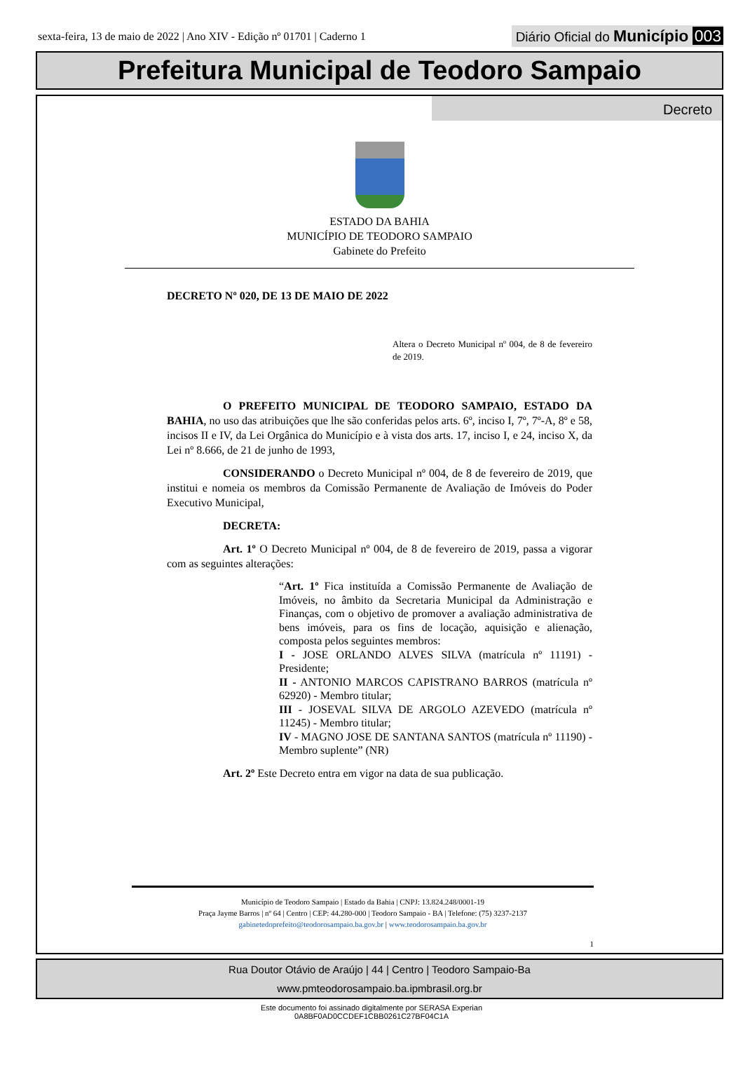sexta-feira, 13 de maio de 2022 | Ano XIV - Edição nº 01701 | Caderno 1
Diário Oficial do Município 003
Prefeitura Municipal de Teodoro Sampaio
Decreto
ESTADO DA BAHIA
MUNICÍPIO DE TEODORO SAMPAIO
Gabinete do Prefeito
DECRETO Nº 020, DE 13 DE MAIO DE 2022
Altera o Decreto Municipal nº 004, de 8 de fevereiro de 2019.
O PREFEITO MUNICIPAL DE TEODORO SAMPAIO, ESTADO DA BAHIA, no uso das atribuições que lhe são conferidas pelos arts. 6º, inciso I, 7º, 7º-A, 8º e 58, incisos II e IV, da Lei Orgânica do Município e à vista dos arts. 17, inciso I, e 24, inciso X, da Lei nº 8.666, de 21 de junho de 1993,
CONSIDERANDO o Decreto Municipal nº 004, de 8 de fevereiro de 2019, que institui e nomeia os membros da Comissão Permanente de Avaliação de Imóveis do Poder Executivo Municipal,
DECRETA:
Art. 1º O Decreto Municipal nº 004, de 8 de fevereiro de 2019, passa a vigorar com as seguintes alterações:
“Art. 1º Fica instituída a Comissão Permanente de Avaliação de Imóveis, no âmbito da Secretaria Municipal da Administração e Finanças, com o objetivo de promover a avaliação administrativa de bens imóveis, para os fins de locação, aquisição e alienação, composta pelos seguintes membros:
I - JOSE ORLANDO ALVES SILVA (matrícula nº 11191) - Presidente;
II - ANTONIO MARCOS CAPISTRANO BARROS (matrícula nº 62920) - Membro titular;
III - JOSEVAL SILVA DE ARGOLO AZEVEDO (matrícula nº 11245) - Membro titular;
IV - MAGNO JOSE DE SANTANA SANTOS (matrícula nº 11190) - Membro suplente” (NR)
Art. 2º Este Decreto entra em vigor na data de sua publicação.
Município de Teodoro Sampaio | Estado da Bahia | CNPJ: 13.824.248/0001-19
Praça Jayme Barros | nº 64 | Centro | CEP: 44.280-000 | Teodoro Sampaio - BA | Telefone: (75) 3237-2137
gabinetedoprefeito@teodorosampaio.ba.gov.br | www.teodorosampaio.ba.gov.br
1
Rua Doutor Otávio de Araújo | 44 | Centro | Teodoro Sampaio-Ba
www.pmteodorosampaio.ba.ipmbrasil.org.br
Este documento foi assinado digitalmente por SERASA Experian
0A8BF0AD0CCDEF1CBB0261C27BF04C1A